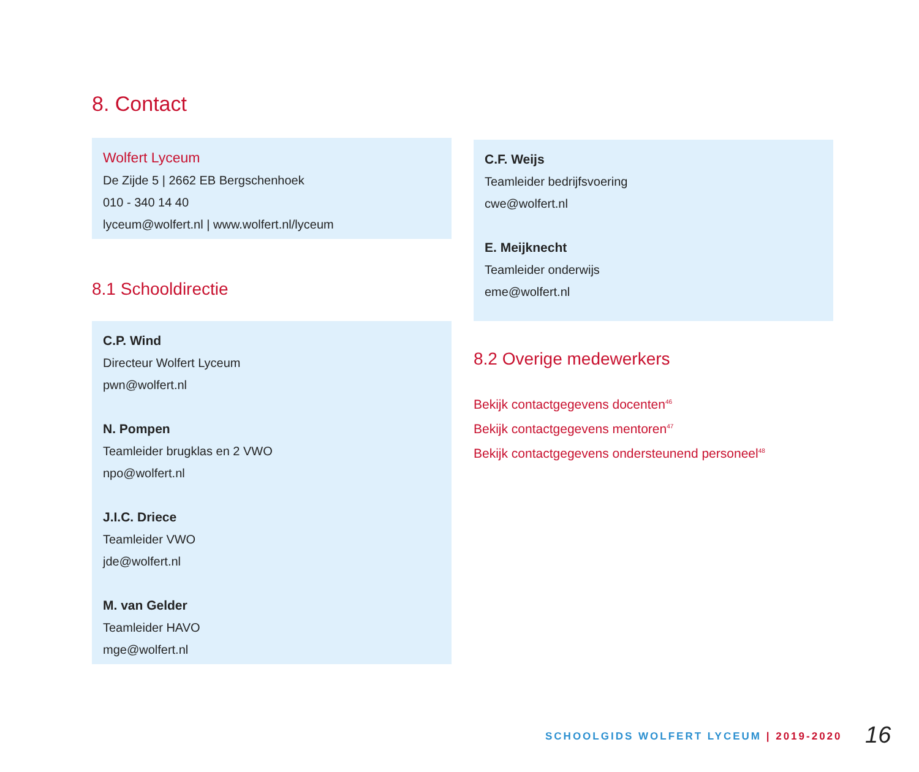8. Contact
Wolfert Lyceum
De Zijde 5 | 2662 EB Bergschenhoek
010 - 340 14 40
lyceum@wolfert.nl | www.wolfert.nl/lyceum
8.1 Schooldirectie
C.P. Wind
Directeur Wolfert Lyceum
pwn@wolfert.nl
N. Pompen
Teamleider brugklas en 2 VWO
npo@wolfert.nl
J.I.C. Driece
Teamleider VWO
jde@wolfert.nl
M. van Gelder
Teamleider HAVO
mge@wolfert.nl
C.F. Weijs
Teamleider bedrijfsvoering
cwe@wolfert.nl
E. Meijknecht
Teamleider onderwijs
eme@wolfert.nl
8.2 Overige medewerkers
Bekijk contactgegevens docenten<sup>46</sup>
Bekijk contactgegevens mentoren<sup>47</sup>
Bekijk contactgegevens ondersteunend personeel<sup>48</sup>
SCHOOLGIDS WOLFERT LYCEUM | 2019-2020
16